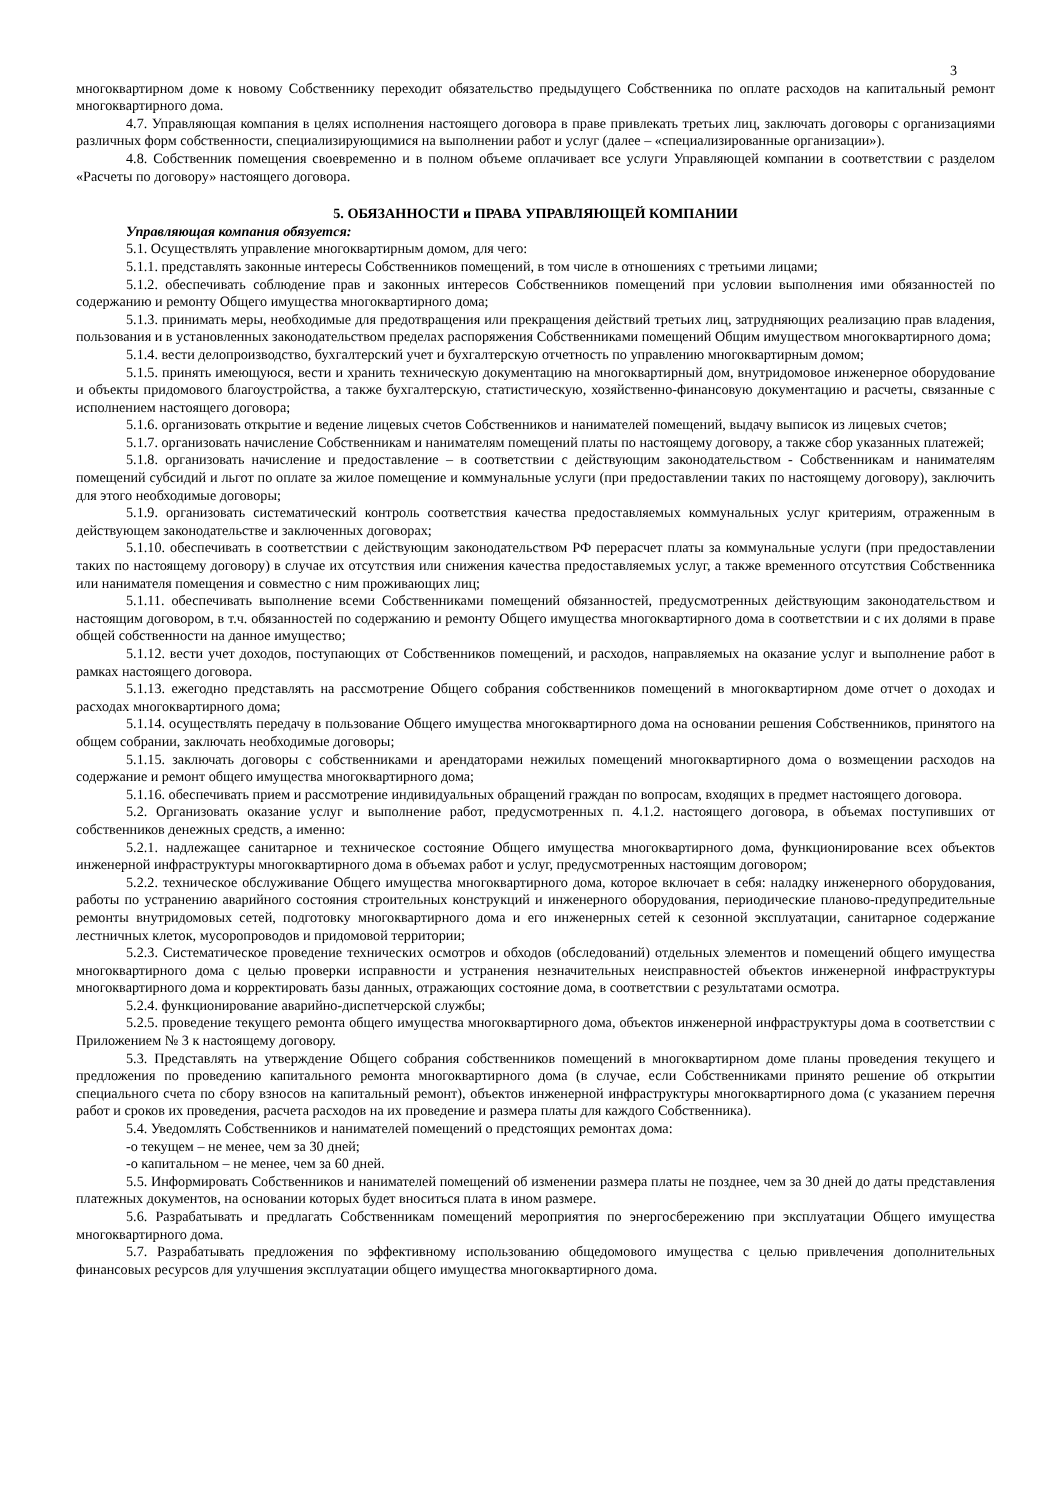3
многоквартирном доме к новому Собственнику переходит обязательство предыдущего Собственника по оплате расходов на капитальный ремонт многоквартирного дома.
4.7. Управляющая компания в целях исполнения настоящего договора в праве привлекать третьих лиц, заключать договоры с организациями различных форм собственности, специализирующимися на выполнении работ и услуг (далее – «специализированные организации»).
4.8. Собственник помещения своевременно и в полном объеме оплачивает все услуги Управляющей компании в соответствии с разделом «Расчеты по договору» настоящего договора.
5. ОБЯЗАННОСТИ и ПРАВА УПРАВЛЯЮЩЕЙ КОМПАНИИ
Управляющая компания обязуется:
5.1. Осуществлять управление многоквартирным домом, для чего:
5.1.1. представлять законные интересы Собственников помещений, в том числе в отношениях с третьими лицами;
5.1.2. обеспечивать соблюдение прав и законных интересов Собственников помещений при условии выполнения ими обязанностей по содержанию и ремонту Общего имущества многоквартирного дома;
5.1.3. принимать меры, необходимые для предотвращения или прекращения действий третьих лиц, затрудняющих реализацию прав владения, пользования и в установленных законодательством пределах распоряжения Собственниками помещений Общим имуществом многоквартирного дома;
5.1.4. вести делопроизводство, бухгалтерский учет и бухгалтерскую отчетность по управлению многоквартирным домом;
5.1.5. принять имеющуюся, вести и хранить техническую документацию на многоквартирный дом, внутридомовое инженерное оборудование и объекты придомового благоустройства, а также бухгалтерскую, статистическую, хозяйственно-финансовую документацию и расчеты, связанные с исполнением настоящего договора;
5.1.6. организовать открытие и ведение лицевых счетов Собственников и нанимателей помещений, выдачу выписок из лицевых счетов;
5.1.7. организовать начисление Собственникам и нанимателям помещений платы по настоящему договору, а также сбор указанных платежей;
5.1.8. организовать начисление и предоставление – в соответствии с действующим законодательством - Собственникам и нанимателям помещений субсидий и льгот по оплате за жилое помещение и коммунальные услуги (при предоставлении таких по настоящему договору), заключить для этого необходимые договоры;
5.1.9. организовать систематический контроль соответствия качества предоставляемых коммунальных услуг критериям, отраженным в действующем законодательстве и заключенных договорах;
5.1.10. обеспечивать в соответствии с действующим законодательством РФ перерасчет платы за коммунальные услуги (при предоставлении таких по настоящему договору) в случае их отсутствия или снижения качества предоставляемых услуг, а также временного отсутствия Собственника или нанимателя помещения и совместно с ним проживающих лиц;
5.1.11. обеспечивать выполнение всеми Собственниками помещений обязанностей, предусмотренных действующим законодательством и настоящим договором, в т.ч. обязанностей по содержанию и ремонту Общего имущества многоквартирного дома в соответствии и с их долями в праве общей собственности на данное имущество;
5.1.12. вести учет доходов, поступающих от Собственников помещений, и расходов, направляемых на оказание услуг и выполнение работ в рамках настоящего договора.
5.1.13. ежегодно представлять на рассмотрение Общего собрания собственников помещений в многоквартирном доме отчет о доходах и расходах многоквартирного дома;
5.1.14. осуществлять передачу в пользование Общего имущества многоквартирного дома на основании решения Собственников, принятого на общем собрании, заключать необходимые договоры;
5.1.15. заключать договоры с собственниками и арендаторами нежилых помещений многоквартирного дома о возмещении расходов на содержание и ремонт общего имущества многоквартирного дома;
5.1.16. обеспечивать прием и рассмотрение индивидуальных обращений граждан по вопросам, входящих в предмет настоящего договора.
5.2. Организовать оказание услуг и выполнение работ, предусмотренных п. 4.1.2. настоящего договора, в объемах поступивших от собственников денежных средств, а именно:
5.2.1. надлежащее санитарное и техническое состояние Общего имущества многоквартирного дома, функционирование всех объектов инженерной инфраструктуры многоквартирного дома в объемах работ и услуг, предусмотренных настоящим договором;
5.2.2. техническое обслуживание Общего имущества многоквартирного дома, которое включает в себя: наладку инженерного оборудования, работы по устранению аварийного состояния строительных конструкций и инженерного оборудования, периодические планово-предупредительные ремонты внутридомовых сетей, подготовку многоквартирного дома и его инженерных сетей к сезонной эксплуатации, санитарное содержание лестничных клеток, мусоропроводов и придомовой территории;
5.2.3. Систематическое проведение технических осмотров и обходов (обследований) отдельных элементов и помещений общего имущества многоквартирного дома с целью проверки исправности и устранения незначительных неисправностей объектов инженерной инфраструктуры многоквартирного дома и корректировать базы данных, отражающих состояние дома, в соответствии с результатами осмотра.
5.2.4. функционирование аварийно-диспетчерской службы;
5.2.5. проведение текущего ремонта общего имущества многоквартирного дома, объектов инженерной инфраструктуры дома в соответствии с Приложением № 3 к настоящему договору.
5.3. Представлять на утверждение Общего собрания собственников помещений в многоквартирном доме планы проведения текущего и предложения по проведению капитального ремонта многоквартирного дома (в случае, если Собственниками принято решение об открытии специального счета по сбору взносов на капитальный ремонт), объектов инженерной инфраструктуры многоквартирного дома (с указанием перечня работ и сроков их проведения, расчета расходов на их проведение и размера платы для каждого Собственника).
5.4. Уведомлять Собственников и нанимателей помещений о предстоящих ремонтах дома:
-о текущем – не менее, чем за 30 дней;
-о капитальном – не менее, чем за 60 дней.
5.5. Информировать Собственников и нанимателей помещений об изменении размера платы не позднее, чем за 30 дней до даты представления платежных документов, на основании которых будет вноситься плата в ином размере.
5.6. Разрабатывать и предлагать Собственникам помещений мероприятия по энергосбережению при эксплуатации Общего имущества многоквартирного дома.
5.7. Разрабатывать предложения по эффективному использованию общедомового имущества с целью привлечения дополнительных финансовых ресурсов для улучшения эксплуатации общего имущества многоквартирного дома.